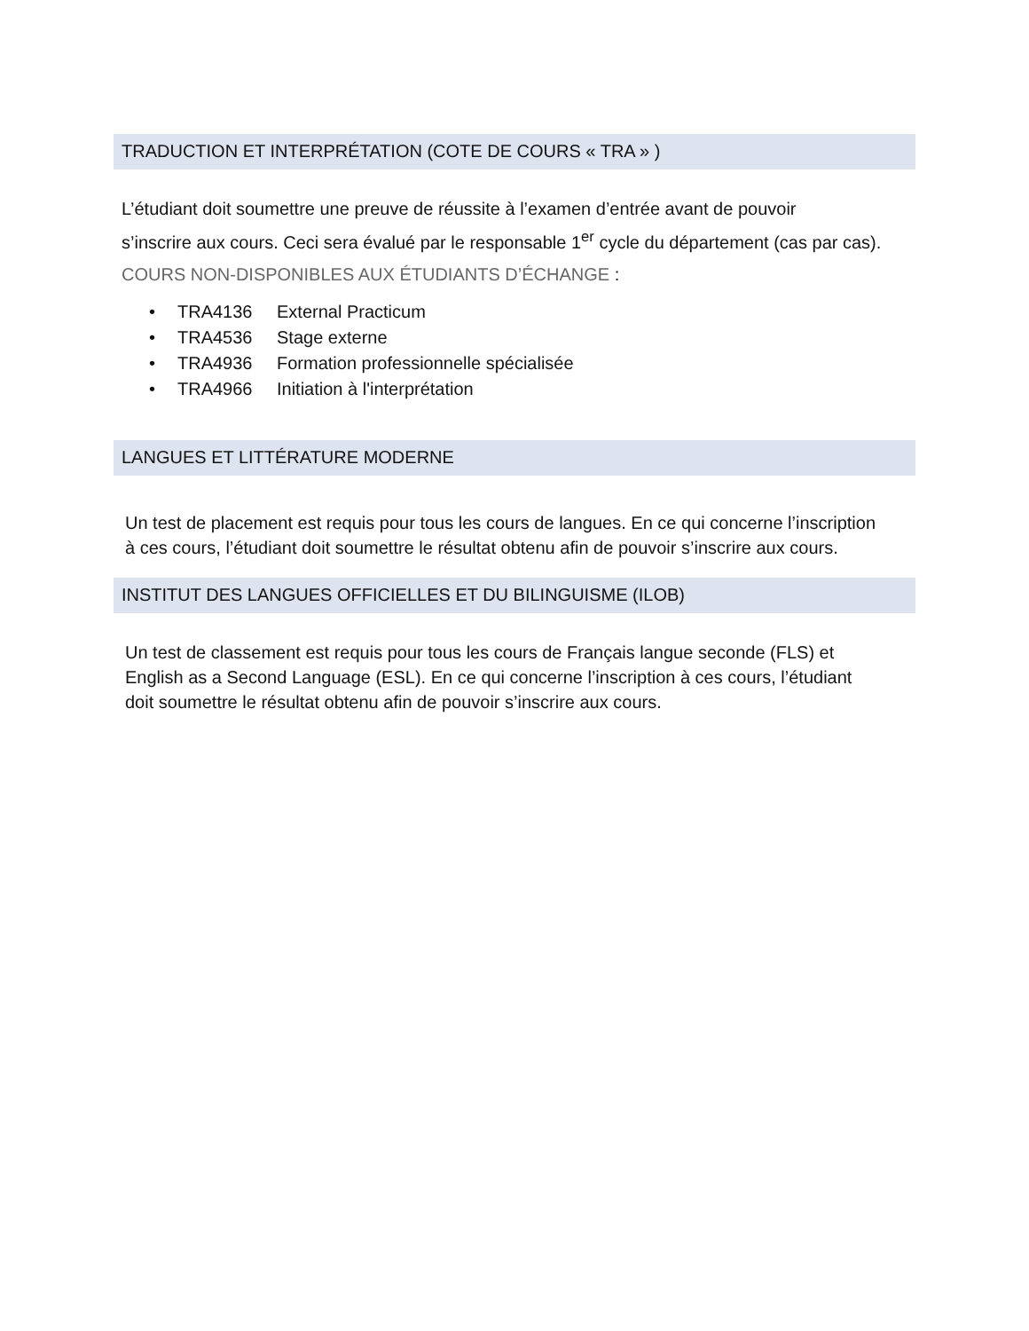TRADUCTION ET INTERPRÉTATION (COTE DE COURS « TRA » )
L’étudiant doit soumettre une preuve de réussite à l’examen d’entrée avant de pouvoir
s’inscrire aux cours. Ceci sera évalué par le responsable 1<sup>er</sup> cycle du département (cas par cas).
COURS NON-DISPONIBLES AUX ÉTUDIANTS D’ÉCHANGE :
• TRA4136 External Practicum
• TRA4536 Stage externe
• TRA4936 Formation professionnelle spécialisée
• TRA4966 Initiation à l'interprétation
LANGUES ET LITTÉRATURE MODERNE
Un test de placement est requis pour tous les cours de langues. En ce qui concerne l’inscription
à ces cours, l’étudiant doit soumettre le résultat obtenu afin de pouvoir s’inscrire aux cours.
INSTITUT DES LANGUES OFFICIELLES ET DU BILINGUISME (ILOB)
Un test de classement est requis pour tous les cours de Français langue seconde (FLS) et
English as a Second Language (ESL). En ce qui concerne l’inscription à ces cours, l’étudiant
doit soumettre le résultat obtenu afin de pouvoir s’inscrire aux cours.